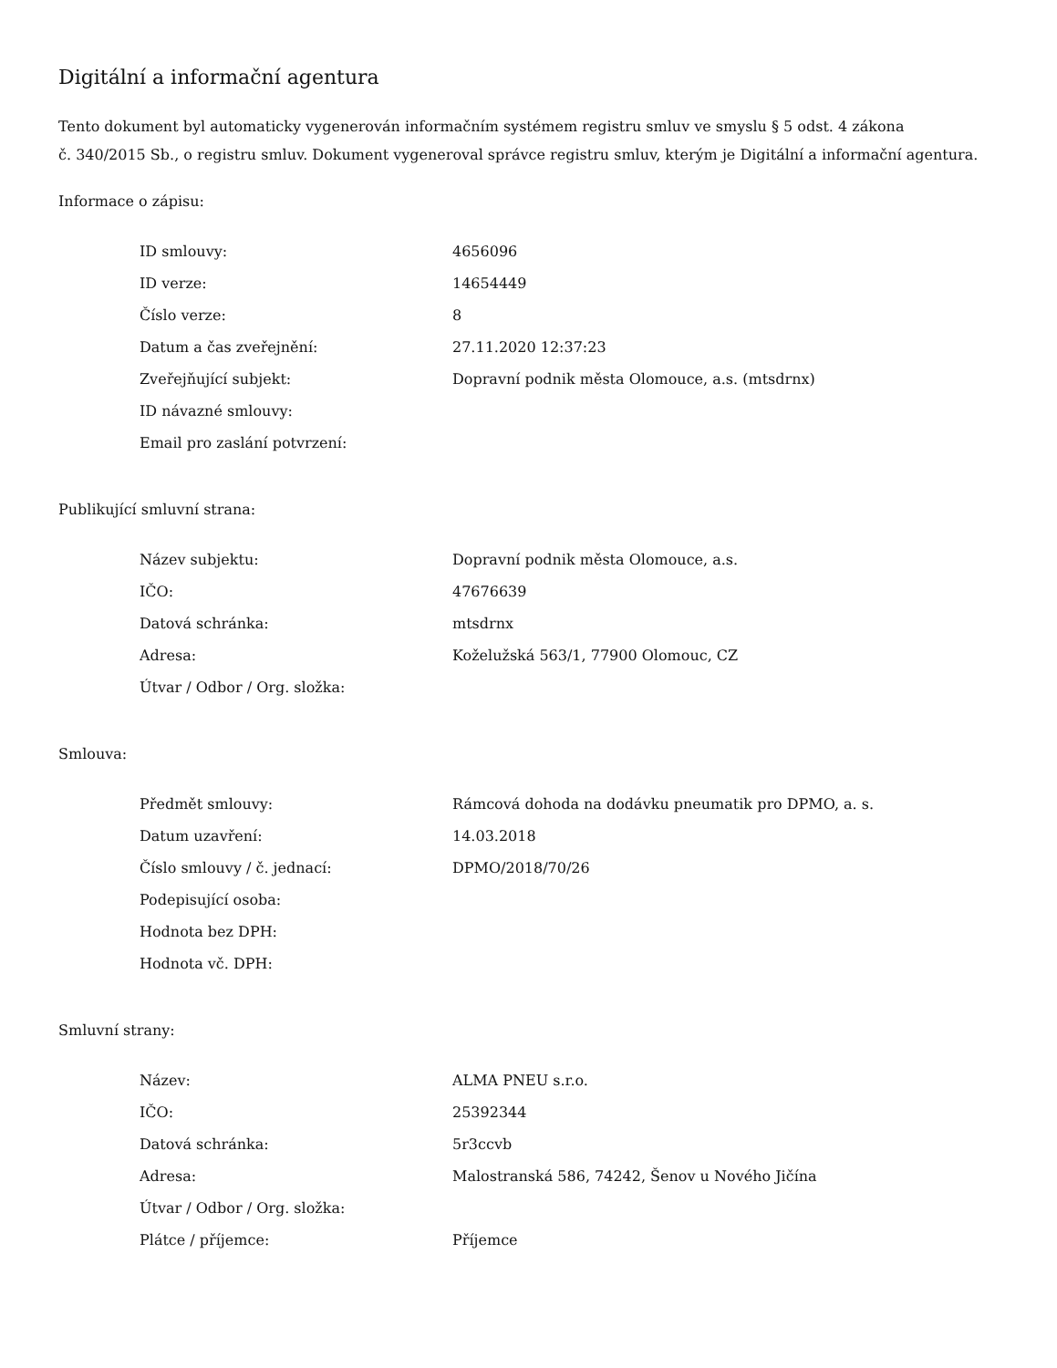Digitální a informační agentura
Tento dokument byl automaticky vygenerován informačním systémem registru smluv ve smyslu § 5 odst. 4 zákona
č. 340/2015 Sb., o registru smluv. Dokument vygeneroval správce registru smluv, kterým je Digitální a informační agentura.
Informace o zápisu:
| ID smlouvy: | 4656096 |
| ID verze: | 14654449 |
| Číslo verze: | 8 |
| Datum a čas zveřejnění: | 27.11.2020 12:37:23 |
| Zveřejňující subjekt: | Dopravní podnik města Olomouce, a.s. (mtsdrnx) |
| ID návazné smlouvy: | |
| Email pro zaslání potvrzení: | |
Publikující smluvní strana:
| Název subjektu: | Dopravní podnik města Olomouce, a.s. |
| IČO: | 47676639 |
| Datová schránka: | mtsdrnx |
| Adresa: | Koželužská 563/1, 77900 Olomouc, CZ |
| Útvar / Odbor / Org. složka: | |
Smlouva:
| Předmět smlouvy: | Rámcová dohoda na dodávku pneumatik pro DPMO, a. s. |
| Datum uzavření: | 14.03.2018 |
| Číslo smlouvy / č. jednací: | DPMO/2018/70/26 |
| Podepisující osoba: | |
| Hodnota bez DPH: | |
| Hodnota vč. DPH: | |
Smluvní strany:
| Název: | ALMA PNEU s.r.o. |
| IČO: | 25392344 |
| Datová schránka: | 5r3ccvb |
| Adresa: | Malostranská 586, 74242, Šenov u Nového Jičína |
| Útvar / Odbor / Org. složka: | |
| Plátce / příjemce: | Příjemce |